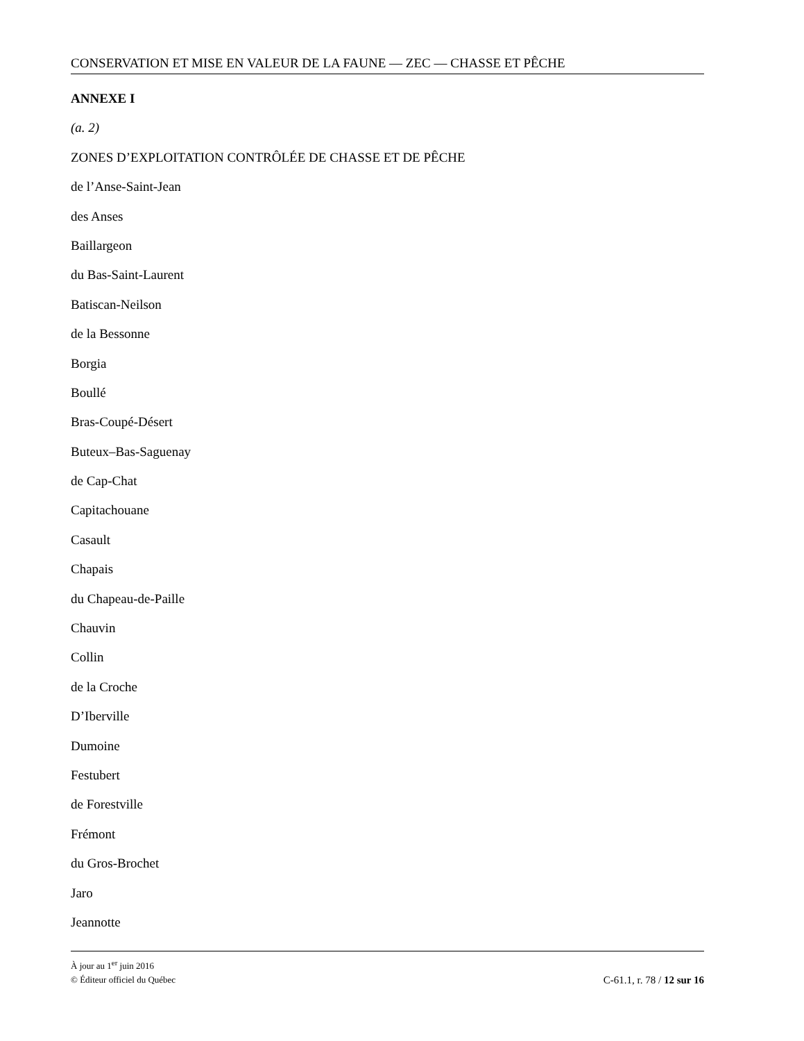CONSERVATION ET MISE EN VALEUR DE LA FAUNE — ZEC — CHASSE ET PÊCHE
ANNEXE I
(a. 2)
ZONES D’EXPLOITATION CONTRÔLÉE DE CHASSE ET DE PÊCHE
de l’Anse-Saint-Jean
des Anses
Baillargeon
du Bas-Saint-Laurent
Batiscan-Neilson
de la Bessonne
Borgia
Boullé
Bras-Coupé-Désert
Buteux–Bas-Saguenay
de Cap-Chat
Capitachouane
Casault
Chapais
du Chapeau-de-Paille
Chauvin
Collin
de la Croche
D’Iberville
Dumoine
Festubert
de Forestville
Frémont
du Gros-Brochet
Jaro
Jeannotte
À jour au 1<sup>er</sup> juin 2016
© Éditeur officiel du Québec C-61.1, r. 78 / 12 sur 16